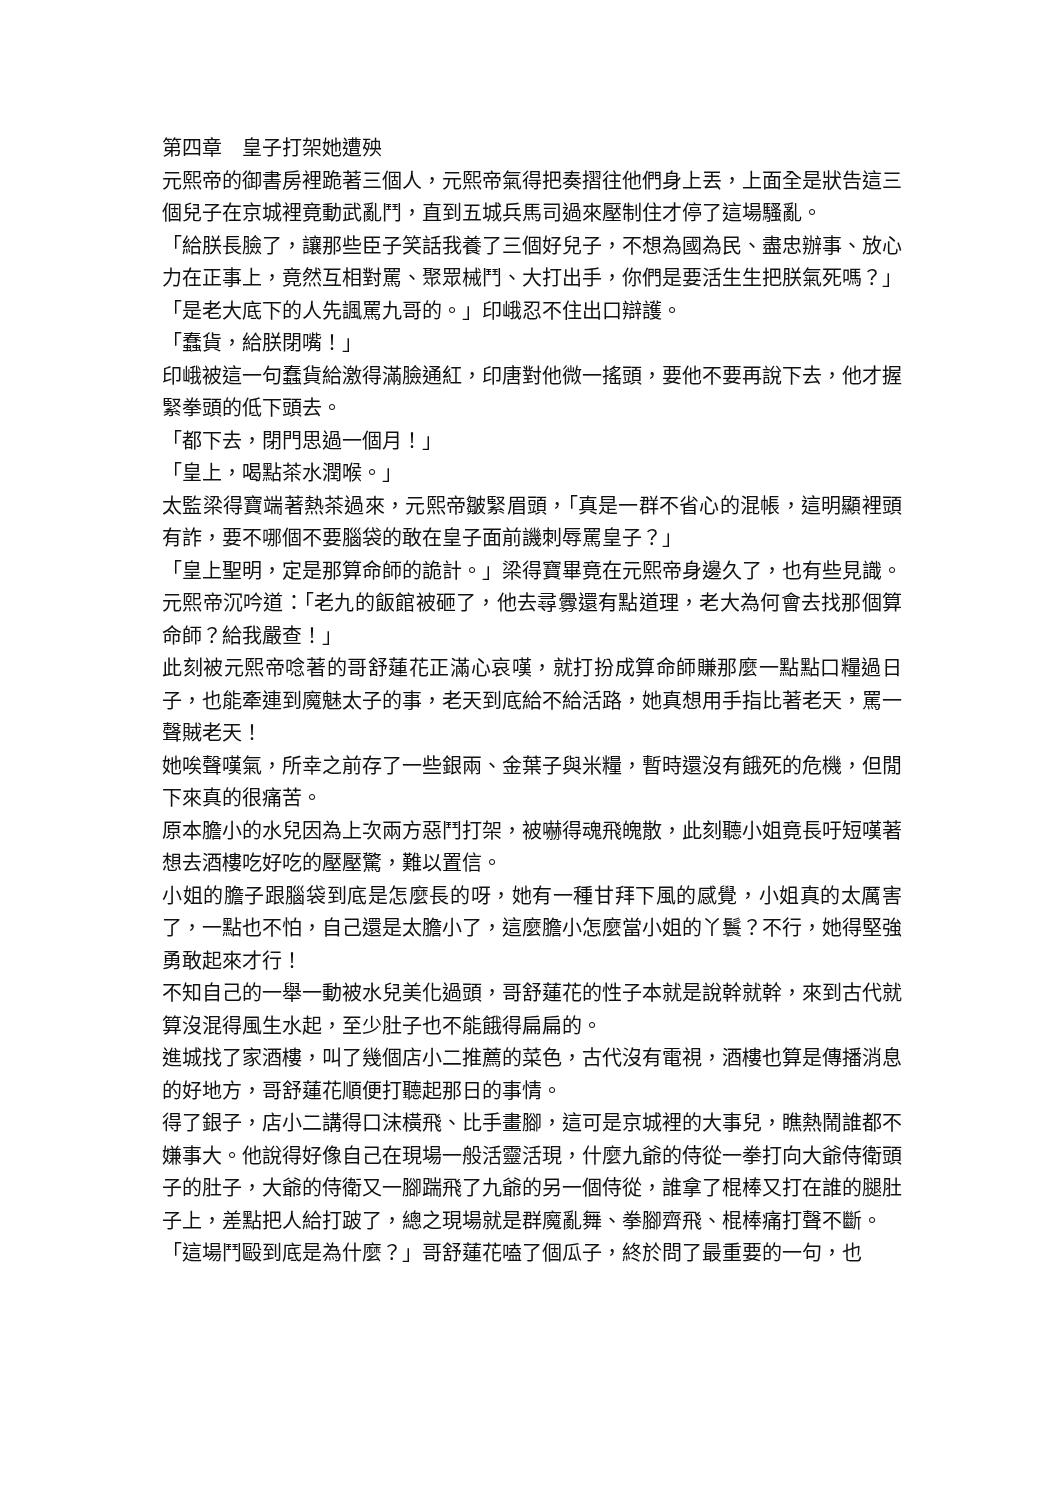第四章　皇子打架她遭殃
元熙帝的御書房裡跪著三個人，元熙帝氣得把奏摺往他們身上丟，上面全是狀告這三個兒子在京城裡竟動武亂鬥，直到五城兵馬司過來壓制住才停了這場騷亂。
「給朕長臉了，讓那些臣子笑話我養了三個好兒子，不想為國為民、盡忠辦事、放心力在正事上，竟然互相對罵、聚眾械鬥、大打出手，你們是要活生生把朕氣死嗎？」
「是老大底下的人先諷罵九哥的。」印峨忍不住出口辯護。
「蠢貨，給朕閉嘴！」
印峨被這一句蠢貨給激得滿臉通紅，印唐對他微一搖頭，要他不要再說下去，他才握緊拳頭的低下頭去。
「都下去，閉門思過一個月！」
「皇上，喝點茶水潤喉。」
太監梁得寶端著熱茶過來，元熙帝皺緊眉頭，「真是一群不省心的混帳，這明顯裡頭有詐，要不哪個不要腦袋的敢在皇子面前譏刺辱罵皇子？」
「皇上聖明，定是那算命師的詭計。」梁得寶畢竟在元熙帝身邊久了，也有些見識。
元熙帝沉吟道：「老九的飯館被砸了，他去尋釁還有點道理，老大為何會去找那個算命師？給我嚴查！」
此刻被元熙帝唸著的哥舒蓮花正滿心哀嘆，就打扮成算命師賺那麼一點點口糧過日子，也能牽連到魔魅太子的事，老天到底給不給活路，她真想用手指比著老天，罵一聲賊老天！
她唉聲嘆氣，所幸之前存了一些銀兩、金葉子與米糧，暫時還沒有餓死的危機，但閒下來真的很痛苦。
原本膽小的水兒因為上次兩方惡鬥打架，被嚇得魂飛魄散，此刻聽小姐竟長吁短嘆著想去酒樓吃好吃的壓壓驚，難以置信。
小姐的膽子跟腦袋到底是怎麼長的呀，她有一種甘拜下風的感覺，小姐真的太厲害了，一點也不怕，自己還是太膽小了，這麼膽小怎麼當小姐的丫鬟？不行，她得堅強勇敢起來才行！
不知自己的一舉一動被水兒美化過頭，哥舒蓮花的性子本就是說幹就幹，來到古代就算沒混得風生水起，至少肚子也不能餓得扁扁的。
進城找了家酒樓，叫了幾個店小二推薦的菜色，古代沒有電視，酒樓也算是傳播消息的好地方，哥舒蓮花順便打聽起那日的事情。
得了銀子，店小二講得口沫橫飛、比手畫腳，這可是京城裡的大事兒，瞧熱鬧誰都不嫌事大。他說得好像自己在現場一般活靈活現，什麼九爺的侍從一拳打向大爺侍衛頭子的肚子，大爺的侍衛又一腳踹飛了九爺的另一個侍從，誰拿了棍棒又打在誰的腿肚子上，差點把人給打跛了，總之現場就是群魔亂舞、拳腳齊飛、棍棒痛打聲不斷。
「這場鬥毆到底是為什麼？」哥舒蓮花嗑了個瓜子，終於問了最重要的一句，也